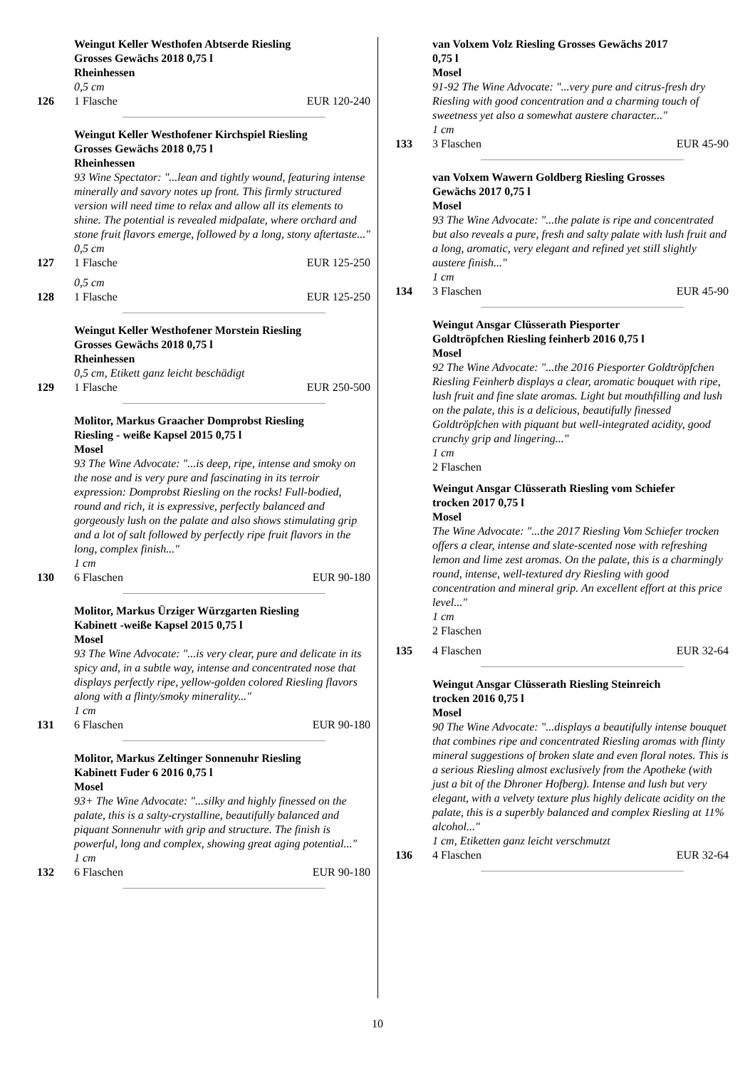Weingut Keller Westhofen Abtserde Riesling
Grosses Gewächs 2018 0,75 l
Rheinhessen
0,5 cm
126 1 Flasche EUR 120-240
Weingut Keller Westhofener Kirchspiel Riesling
Grosses Gewächs 2018 0,75 l
Rheinhessen
93 Wine Spectator: "...lean and tightly wound, featuring intense minerally and savory notes up front. This firmly structured version will need time to relax and allow all its elements to shine. The potential is revealed midpalate, where orchard and stone fruit flavors emerge, followed by a long, stony aftertaste..."
0,5 cm
127 1 Flasche EUR 125-250
0,5 cm
128 1 Flasche EUR 125-250
Weingut Keller Westhofener Morstein Riesling
Grosses Gewächs 2018 0,75 l
Rheinhessen
0,5 cm, Etikett ganz leicht beschädigt
129 1 Flasche EUR 250-500
Molitor, Markus Graacher Domprobst Riesling
Riesling - weiße Kapsel 2015 0,75 l
Mosel
93 The Wine Advocate: "...is deep, ripe, intense and smoky on the nose and is very pure and fascinating in its terroir expression: Domprobst Riesling on the rocks! Full-bodied, round and rich, it is expressive, perfectly balanced and gorgeously lush on the palate and also shows stimulating grip and a lot of salt followed by perfectly ripe fruit flavors in the long, complex finish..."
1 cm
130 6 Flaschen EUR 90-180
Molitor, Markus Ürziger Würzgarten Riesling
Kabinett -weiße Kapsel 2015 0,75 l
Mosel
93 The Wine Advocate: "...is very clear, pure and delicate in its spicy and, in a subtle way, intense and concentrated nose that displays perfectly ripe, yellow-golden colored Riesling flavors along with a flinty/smoky minerality..."
1 cm
131 6 Flaschen EUR 90-180
Molitor, Markus Zeltinger Sonnenuhr Riesling
Kabinett Fuder 6 2016 0,75 l
Mosel
93+ The Wine Advocate: "...silky and highly finessed on the palate, this is a salty-crystalline, beautifully balanced and piquant Sonnenuhr with grip and structure. The finish is powerful, long and complex, showing great aging potential..."
1 cm
132 6 Flaschen EUR 90-180
van Volxem Volz Riesling Grosses Gewächs 2017
0,75 l
Mosel
91-92 The Wine Advocate: "...very pure and citrus-fresh dry Riesling with good concentration and a charming touch of sweetness yet also a somewhat austere character..."
1 cm
133 3 Flaschen EUR 45-90
van Volxem Wawern Goldberg Riesling Grosses
Gewächs 2017 0,75 l
Mosel
93 The Wine Advocate: "...the palate is ripe and concentrated but also reveals a pure, fresh and salty palate with lush fruit and a long, aromatic, very elegant and refined yet still slightly austere finish..."
1 cm
134 3 Flaschen EUR 45-90
Weingut Ansgar Clüsserath Piesporter
Goldtröpfchen Riesling feinherb 2016 0,75 l
Mosel
92 The Wine Advocate: "...the 2016 Piesporter Goldtröpfchen Riesling Feinherb displays a clear, aromatic bouquet with ripe, lush fruit and fine slate aromas. Light but mouthfilling and lush on the palate, this is a delicious, beautifully finessed Goldtröpfchen with piquant but well-integrated acidity, good crunchy grip and lingering..."
1 cm
2 Flaschen
Weingut Ansgar Clüsserath Riesling vom Schiefer
trocken 2017 0,75 l
Mosel
The Wine Advocate: "...the 2017 Riesling Vom Schiefer trocken offers a clear, intense and slate-scented nose with refreshing lemon and lime zest aromas. On the palate, this is a charmingly round, intense, well-textured dry Riesling with good concentration and mineral grip. An excellent effort at this price level..."
1 cm
2 Flaschen
135 4 Flaschen EUR 32-64
Weingut Ansgar Clüsserath Riesling Steinreich
trocken 2016 0,75 l
Mosel
90 The Wine Advocate: "...displays a beautifully intense bouquet that combines ripe and concentrated Riesling aromas with flinty mineral suggestions of broken slate and even floral notes. This is a serious Riesling almost exclusively from the Apotheke (with just a bit of the Dhroner Hofberg). Intense and lush but very elegant, with a velvety texture plus highly delicate acidity on the palate, this is a superbly balanced and complex Riesling at 11% alcohol..."
1 cm, Etiketten ganz leicht verschmutzt
136 4 Flaschen EUR 32-64
10